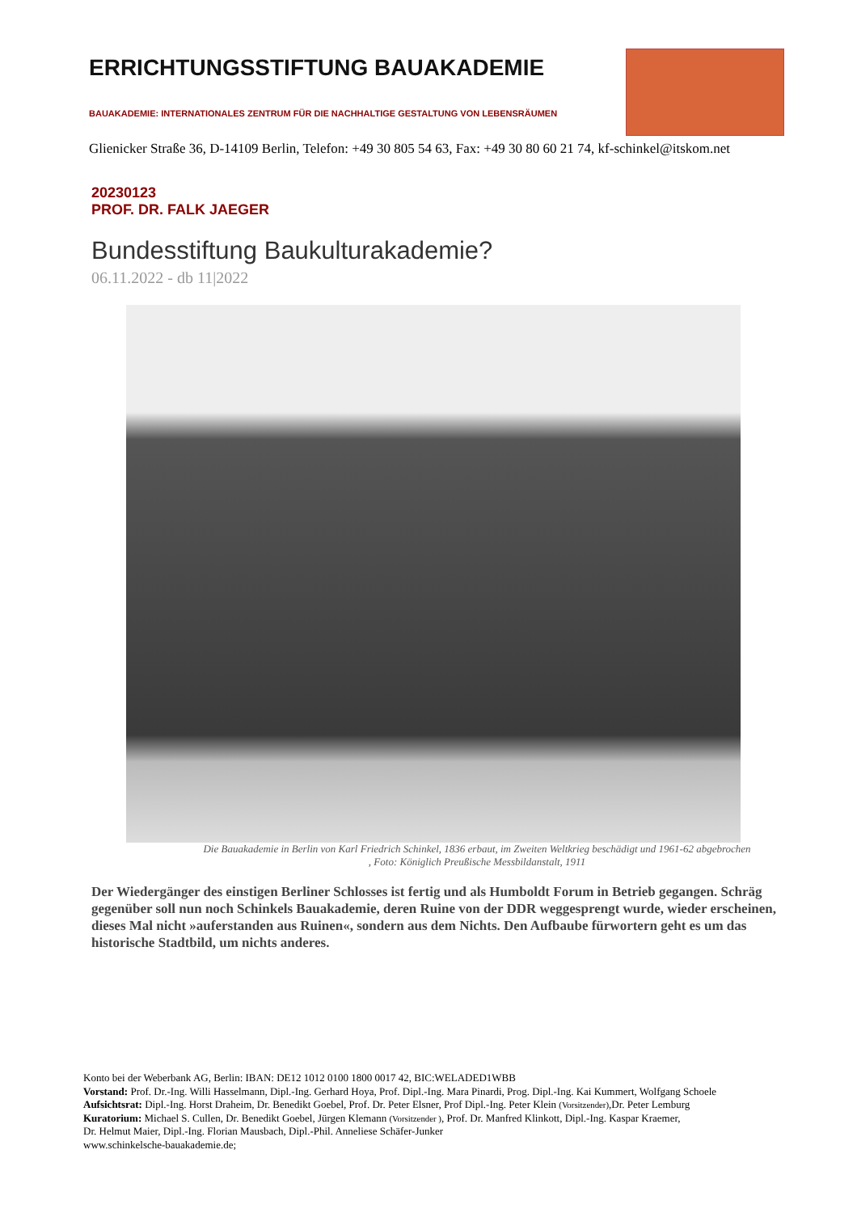ERRICHTUNGSSTIFTUNG BAUAKADEMIE
BAUAKADEMIE: INTERNATIONALES ZENTRUM FÜR DIE NACHHALTIGE GESTALTUNG VON LEBENSRÄUMEN
Glienicker Straße 36, D-14109 Berlin, Telefon: +49 30 805 54 63, Fax: +49 30 80 60 21 74, kf-schinkel@itskom.net
20230123
PROF. DR. FALK JAEGER
Bundesstiftung Baukulturakademie?
06.11.2022 - db 11|2022
Die Bauakademie in Berlin von Karl Friedrich Schinkel, 1836 erbaut, im Zweiten Weltkrieg beschädigt und 1961-62 abgebrochen
, Foto: Königlich Preußische Messbildanstalt, 1911
Der Wiedergänger des einstigen Berliner Schlosses ist fertig und als Humboldt Forum in Betrieb gegangen. Schräg gegenüber soll nun noch Schinkels Bauakademie, deren Ruine von der DDR weggesprengt wurde, wieder erscheinen, dieses Mal nicht »auferstanden aus Ruinen«, sondern aus dem Nichts. Den Aufbaube fürwortern geht es um das historische Stadtbild, um nichts anderes.
Konto bei der Weberbank AG, Berlin: IBAN: DE12 1012 0100 1800 0017 42, BIC:WELADED1WBB
Vorstand: Prof. Dr.-Ing. Willi Hasselmann, Dipl.-Ing. Gerhard Hoya, Prof. Dipl.-Ing. Mara Pinardi, Prog. Dipl.-Ing. Kai Kummert, Wolfgang Schoele
Aufsichtsrat: Dipl.-Ing. Horst Draheim, Dr. Benedikt Goebel, Prof. Dr. Peter Elsner, Prof Dipl.-Ing. Peter Klein (Vorsitzender),Dr. Peter Lemburg
Kuratorium: Michael S. Cullen, Dr. Benedikt Goebel, Jürgen Klemann (Vorsitzender ), Prof. Dr. Manfred Klinkott, Dipl.-Ing. Kaspar Kraemer,
Dr. Helmut Maier, Dipl.-Ing. Florian Mausbach, Dipl.-Phil. Anneliese Schäfer-Junker
www.schinkelsche-bauakademie.de;